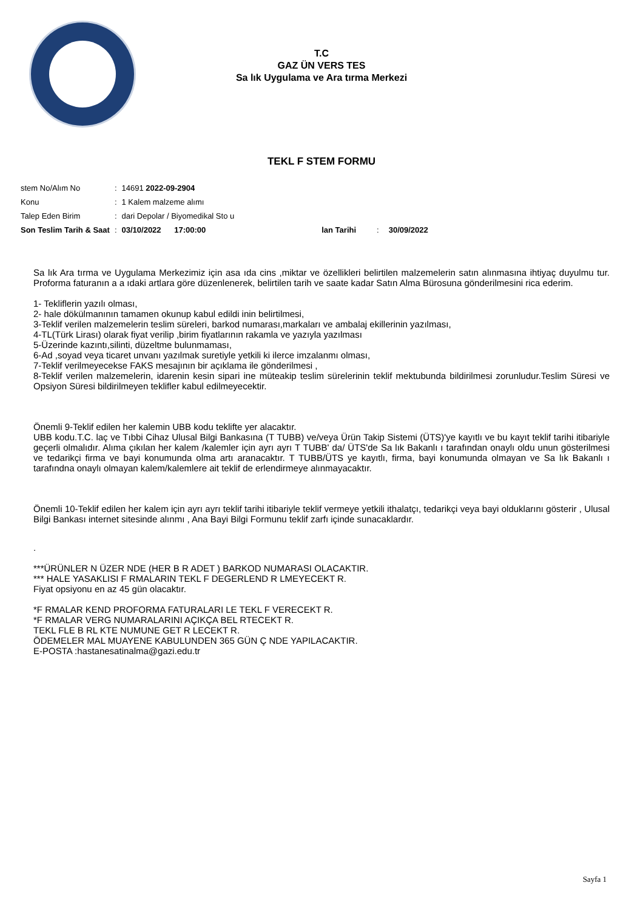T.C
GAZ ÜN VERS TES
Sa lık Uygulama ve Ara tırma Merkezi
TEKL F STEM FORMU
| stem No/Alım No | : | 14691 2022-09-2904 | | | |
| Konu | : | 1 Kalem malzeme alımı | | | |
| Talep Eden Birim | : | dari Depolar / Biyomedikal Sto u | | | |
| Son Teslim Tarih & Saat | : | 03/10/2022 17:00:00 | lan Tarihi | : | 30/09/2022 |
Sa lık Ara tırma ve Uygulama Merkezimiz için asa ıda cins ,miktar ve özellikleri belirtilen malzemelerin satın alınmasına ihtiyaç duyulmu tur. Proforma faturanın a a ıdaki artlara göre düzenlenerek, belirtilen tarih ve saate kadar Satın Alma Bürosuna gönderilmesini rica ederim.
1- Tekliflerin yazılı olması,
2- hale dökülmanının tamamen okunup kabul edildi inin belirtilmesi,
3-Teklif verilen malzemelerin teslim süreleri, barkod numarası,markaları ve ambalaj ekillerinin yazılması,
4-TL(Türk Lirası) olarak fiyat verilip ,birim fiyatlarının rakamla ve yazıyla yazılması
5-Üzerinde kazıntı,silinti, düzeltme bulunmaması,
6-Ad ,soyad veya ticaret unvanı yazılmak suretiyle yetkili ki ilerce imzalanmı olması,
7-Teklif verilmeyecekse FAKS mesajının bir açıklama ile gönderilmesi ,
8-Teklif verilen malzemelerin, idarenin kesin sipari ine müteakip teslim sürelerinin teklif mektubunda bildirilmesi zorunludur.Teslim Süresi ve Opsiyon Süresi bildirilmeyen teklifler kabul edilmeyecektir.
Önemli 9-Teklif edilen her kalemin UBB kodu teklifte yer alacaktır.
UBB kodu.T.C. laç ve Tıbbi Cihaz Ulusal Bilgi Bankasına (T TUBB) ve/veya Ürün Takip Sistemi (ÜTS)'ye kayıtlı ve bu kayıt teklif tarihi itibariyle geçerli olmalıdır. Alıma çıkılan her kalem /kalemler için ayrı ayrı T TUBB' da/ ÜTS'de Sa lık Bakanlı ı tarafından onaylı oldu unun gösterilmesi ve tedarikçi firma ve bayi konumunda olma artı aranacaktır. T TUBB/ÜTS ye kayıtlı, firma, bayi konumunda olmayan ve Sa lık Bakanlı ı tarafındna onaylı olmayan kalem/kalemlere ait teklif de erlendirmeye alınmayacaktır.
Önemli 10-Teklif edilen her kalem için ayrı ayrı teklif tarihi itibariyle teklif vermeye yetkili ithalatçı, tedarikçi veya bayi olduklarını gösterir , Ulusal Bilgi Bankası internet sitesinde alınmı , Ana Bayi Bilgi Formunu teklif zarfı içinde sunacaklardır.
.
***ÜRÜNLER N ÜZER NDE (HER B R ADET ) BARKOD NUMARASI OLACAKTIR.
*** HALE YASAKLISI F RMALARIN TEKL F DEGERLEND R LMEYECEKT R.
Fiyat opsiyonu en az 45 gün olacaktır.
*F RMALAR KEND PROFORMA FATURALARI LE TEKL F VERECEKT R.
*F RMALAR VERG NUMARALARINI AÇIKÇA BEL RTECEKT R.
TEKL FLE B RL KTE NUMUNE GET R LECEKT R.
ÖDEMELER MAL MUAYENE KABULUNDEN 365 GÜN Ç NDE YAPILACAKTIR.
E-POSTA :hastanesatinalma@gazi.edu.tr
Sayfa 1